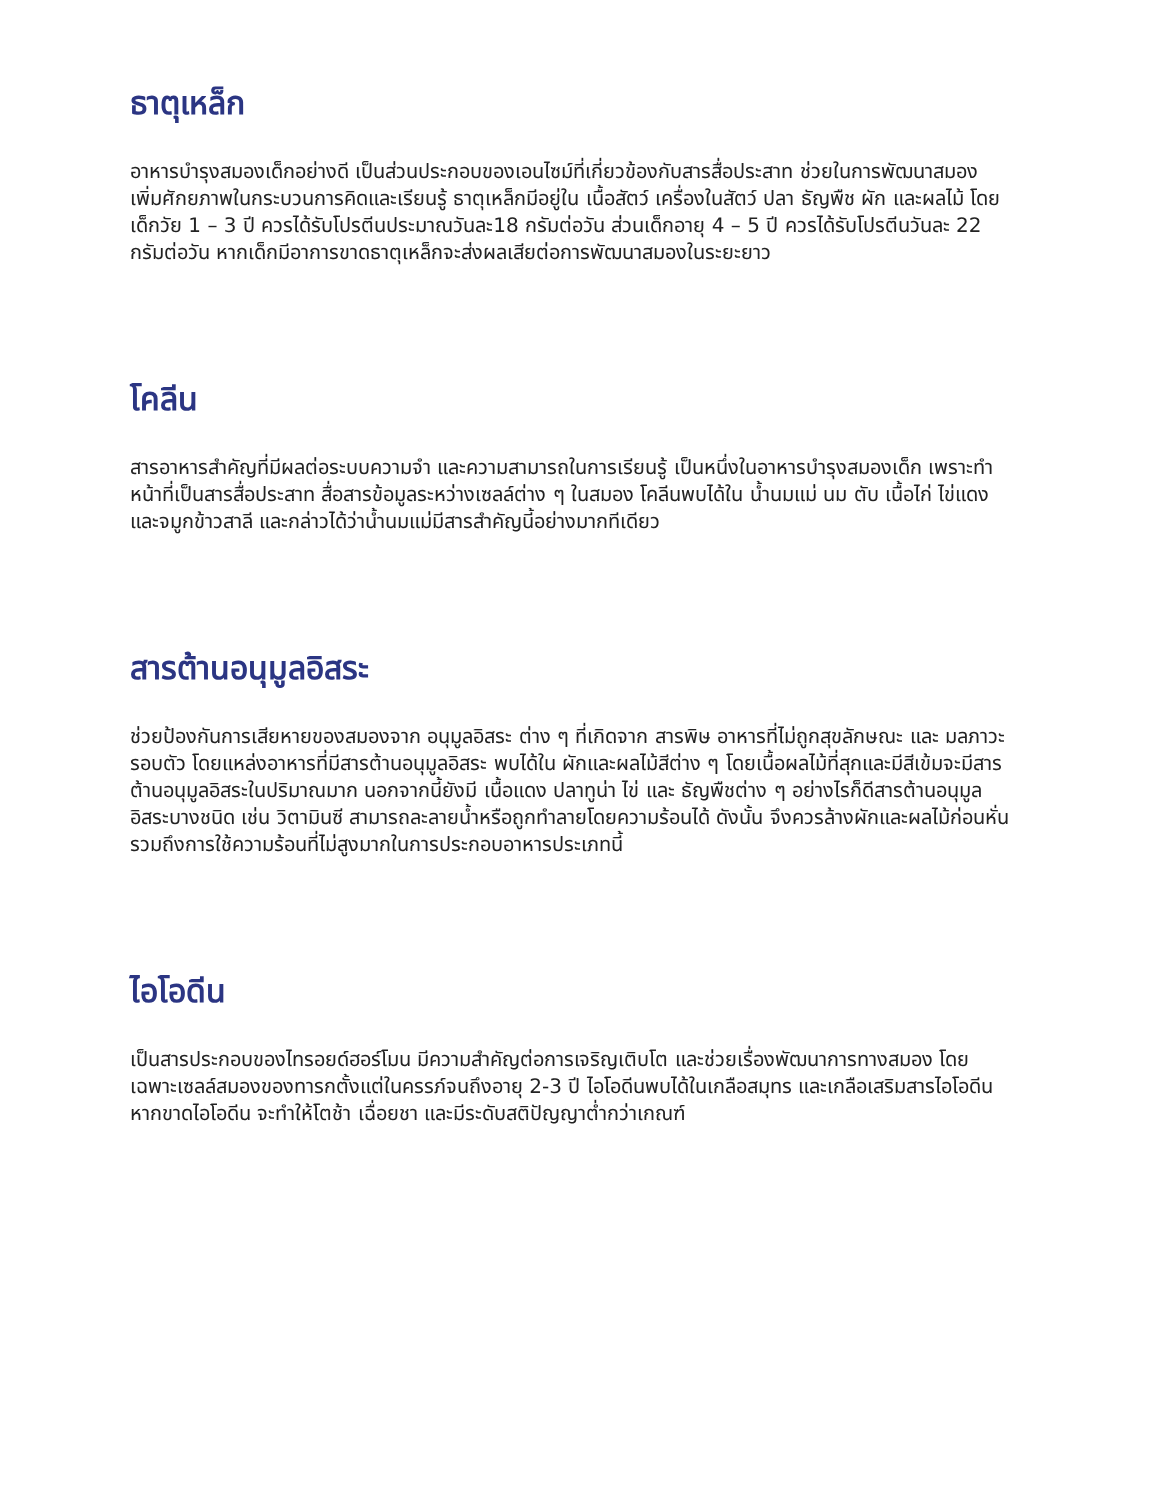ธาตุเหล็ก
อาหารบำรุงสมองเด็กอย่างดี เป็นส่วนประกอบของเอนไซม์ที่เกี่ยวข้องกับสารสื่อประสาท ช่วยในการพัฒนาสมอง เพิ่มศักยภาพในกระบวนการคิดและเรียนรู้ ธาตุเหล็กมีอยู่ใน เนื้อสัตว์ เครื่องในสัตว์ ปลา ธัญพืช ผัก และผลไม้ โดยเด็กวัย 1 – 3 ปี ควรได้รับโปรตีนประมาณวันละ18 กรัมต่อวัน ส่วนเด็กอายุ 4 – 5 ปี ควรได้รับโปรตีนวันละ 22 กรัมต่อวัน หากเด็กมีอาการขาดธาตุเหล็กจะส่งผลเสียต่อการพัฒนาสมองในระยะยาว
โคลีน
สารอาหารสำคัญที่มีผลต่อระบบความจำ และความสามารถในการเรียนรู้ เป็นหนึ่งในอาหารบำรุงสมองเด็ก เพราะทำหน้าที่เป็นสารสื่อประสาท สื่อสารข้อมูลระหว่างเซลล์ต่าง ๆ ในสมอง โคลีนพบได้ใน น้ำนมแม่ นม ตับ เนื้อไก่ ไข่แดง และจมูกข้าวสาลี และกล่าวได้ว่าน้ำนมแม่มีสารสำคัญนี้อย่างมากทีเดียว
สารต้านอนุมูลอิสระ
ช่วยป้องกันการเสียหายของสมองจาก อนุมูลอิสระ ต่าง ๆ ที่เกิดจาก สารพิษ อาหารที่ไม่ถูกสุขลักษณะ และ มลภาวะรอบตัว โดยแหล่งอาหารที่มีสารต้านอนุมูลอิสระ พบได้ใน ผักและผลไม้สีต่าง ๆ โดยเนื้อผลไม้ที่สุกและมีสีเข้มจะมีสารต้านอนุมูลอิสระในปริมาณมาก นอกจากนี้ยังมี เนื้อแดง ปลาทูน่า ไข่ และ ธัญพืชต่าง ๆ อย่างไรก็ดีสารต้านอนุมูลอิสระบางชนิด เช่น วิตามินซี สามารถละลายน้ำหรือถูกทำลายโดยความร้อนได้ ดังนั้น จึงควรล้างผักและผลไม้ก่อนหั่น รวมถึงการใช้ความร้อนที่ไม่สูงมากในการประกอบอาหารประเภทนี้
ไอโอดีน
เป็นสารประกอบของไทรอยด์ฮอร์โมน มีความสำคัญต่อการเจริญเติบโต และช่วยเรื่องพัฒนาการทางสมอง โดยเฉพาะเซลล์สมองของทารกตั้งแต่ในครรภ์จนถึงอายุ 2-3 ปี ไอโอดีนพบได้ในเกลือสมุทร และเกลือเสริมสารไอโอดีน หากขาดไอโอดีน จะทำให้โตช้า เฉื่อยชา และมีระดับสติปัญญาต่ำกว่าเกณฑ์